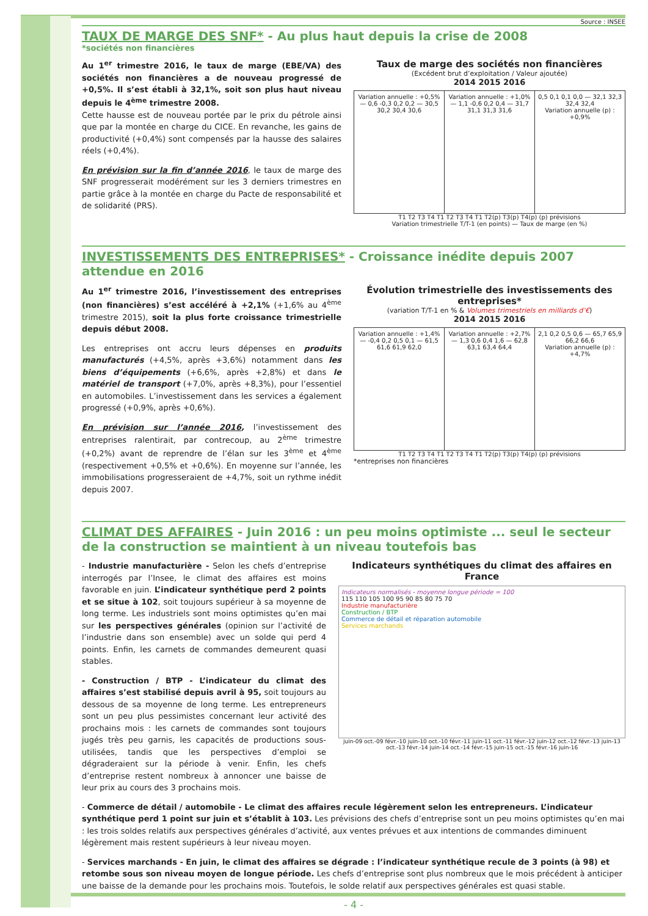Source : INSEE
TAUX DE MARGE DES SNF* - Au plus haut depuis la crise de 2008
*sociétés non financières
Au 1<sup>er</sup> trimestre 2016, le taux de marge (EBE/VA) des sociétés non financières a de nouveau progressé de +0,5%. Il s’est établi à 32,1%, soit son plus haut niveau depuis le 4<sup>ème</sup> trimestre 2008.
Cette hausse est de nouveau portée par le prix du pétrole ainsi que par la montée en charge du CICE. En revanche, les gains de productivité (+0,4%) sont compensés par la hausse des salaires réels (+0,4%).
En prévision sur la fin d’année 2016, le taux de marge des SNF progresserait modérément sur les 3 derniers trimestres en partie grâce à la montée en charge du Pacte de responsabilité et de solidarité (PRS).
Taux de marge des sociétés non financières
(Excédent brut d’exploitation / Valeur ajoutée)
2014 2015 2016
Variation annuelle : +0,5% — 0,6 -0,3 0,2 0,2 — 30,5 30,2 30,4 30,6
Variation annuelle : +1,0% — 1,1 -0,6 0,2 0,4 — 31,7 31,1 31,3 31,6
0,5 0,1 0,1 0,0 — 32,1 32,3 32,4 32,4
Variation annuelle (p) : +0,9%
T1 T2 T3 T4 T1 T2 T3 T4 T1 T2(p) T3(p) T4(p) (p) prévisions
Variation trimestrielle T/T-1 (en points) — Taux de marge (en %)
INVESTISSEMENTS DES ENTREPRISES* - Croissance inédite depuis 2007 attendue en 2016
Au 1<sup>er</sup> trimestre 2016, l’investissement des entreprises (non financières) s’est accéléré à +2,1% (+1,6% au 4<sup>ème</sup> trimestre 2015), soit la plus forte croissance trimestrielle depuis début 2008.
Les entreprises ont accru leurs dépenses en produits manufacturés (+4,5%, après +3,6%) notamment dans les biens d’équipements (+6,6%, après +2,8%) et dans le matériel de transport (+7,0%, après +8,3%), pour l’essentiel en automobiles. L’investissement dans les services a également progressé (+0,9%, après +0,6%).
En prévision sur l’année 2016, l’investissement des entreprises ralentirait, par contrecoup, au 2<sup>ème</sup> trimestre (+0,2%) avant de reprendre de l’élan sur les 3<sup>ème</sup> et 4<sup>ème</sup> (respectivement +0,5% et +0,6%). En moyenne sur l’année, les immobilisations progresseraient de +4,7%, soit un rythme inédit depuis 2007.
Évolution trimestrielle des investissements des entreprises*
(variation T/T-1 en % & Volumes trimestriels en milliards d’€)
2014 2015 2016
Variation annuelle : +1,4% — -0,4 0,2 0,5 0,1 — 61,5 61,6 61,9 62,0
Variation annuelle : +2,7% — 1,3 0,6 0,4 1,6 — 62,8 63,1 63,4 64,4
2,1 0,2 0,5 0,6 — 65,7 65,9 66,2 66,6
Variation annuelle (p) : +4,7%
T1 T2 T3 T4 T1 T2 T3 T4 T1 T2(p) T3(p) T4(p) (p) prévisions
*entreprises non financières
CLIMAT DES AFFAIRES - Juin 2016 : un peu moins optimiste ... seul le secteur de la construction se maintient à un niveau toutefois bas
- Industrie manufacturière - Selon les chefs d’entreprise interrogés par l’Insee, le climat des affaires est moins favorable en juin. L’indicateur synthétique perd 2 points et se situe à 102, soit toujours supérieur à sa moyenne de long terme. Les industriels sont moins optimistes qu’en mai sur les perspectives générales (opinion sur l’activité de l’industrie dans son ensemble) avec un solde qui perd 4 points. Enfin, les carnets de commandes demeurent quasi stables.
- Construction / BTP - L’indicateur du climat des affaires s’est stabilisé depuis avril à 95, soit toujours au dessous de sa moyenne de long terme. Les entrepreneurs sont un peu plus pessimistes concernant leur activité des prochains mois : les carnets de commandes sont toujours jugés très peu garnis, les capacités de productions sous-utilisées, tandis que les perspectives d’emploi se dégraderaient sur la période à venir. Enfin, les chefs d’entreprise restent nombreux à annoncer une baisse de leur prix au cours des 3 prochains mois.
Indicateurs synthétiques du climat des affaires en France
Indicateurs normalisés - moyenne longue période = 100
115 110 105 100 95 90 85 80 75 70
Industrie manufacturière
Construction / BTP
Commerce de détail et réparation automobile
Services marchands
juin-09 oct.-09 févr.-10 juin-10 oct.-10 févr.-11 juin-11 oct.-11 févr.-12 juin-12 oct.-12 févr.-13 juin-13 oct.-13 févr.-14 juin-14 oct.-14 févr.-15 juin-15 oct.-15 févr.-16 juin-16
- Commerce de détail / automobile - Le climat des affaires recule légèrement selon les entrepreneurs. L’indicateur synthétique perd 1 point sur juin et s’établit à 103. Les prévisions des chefs d’entreprise sont un peu moins optimistes qu’en mai : les trois soldes relatifs aux perspectives générales d’activité, aux ventes prévues et aux intentions de commandes diminuent légèrement mais restent supérieurs à leur niveau moyen.
- Services marchands - En juin, le climat des affaires se dégrade : l’indicateur synthétique recule de 3 points (à 98) et retombe sous son niveau moyen de longue période. Les chefs d’entreprise sont plus nombreux que le mois précédent à anticiper une baisse de la demande pour les prochains mois. Toutefois, le solde relatif aux perspectives générales est quasi stable.
- 4 -